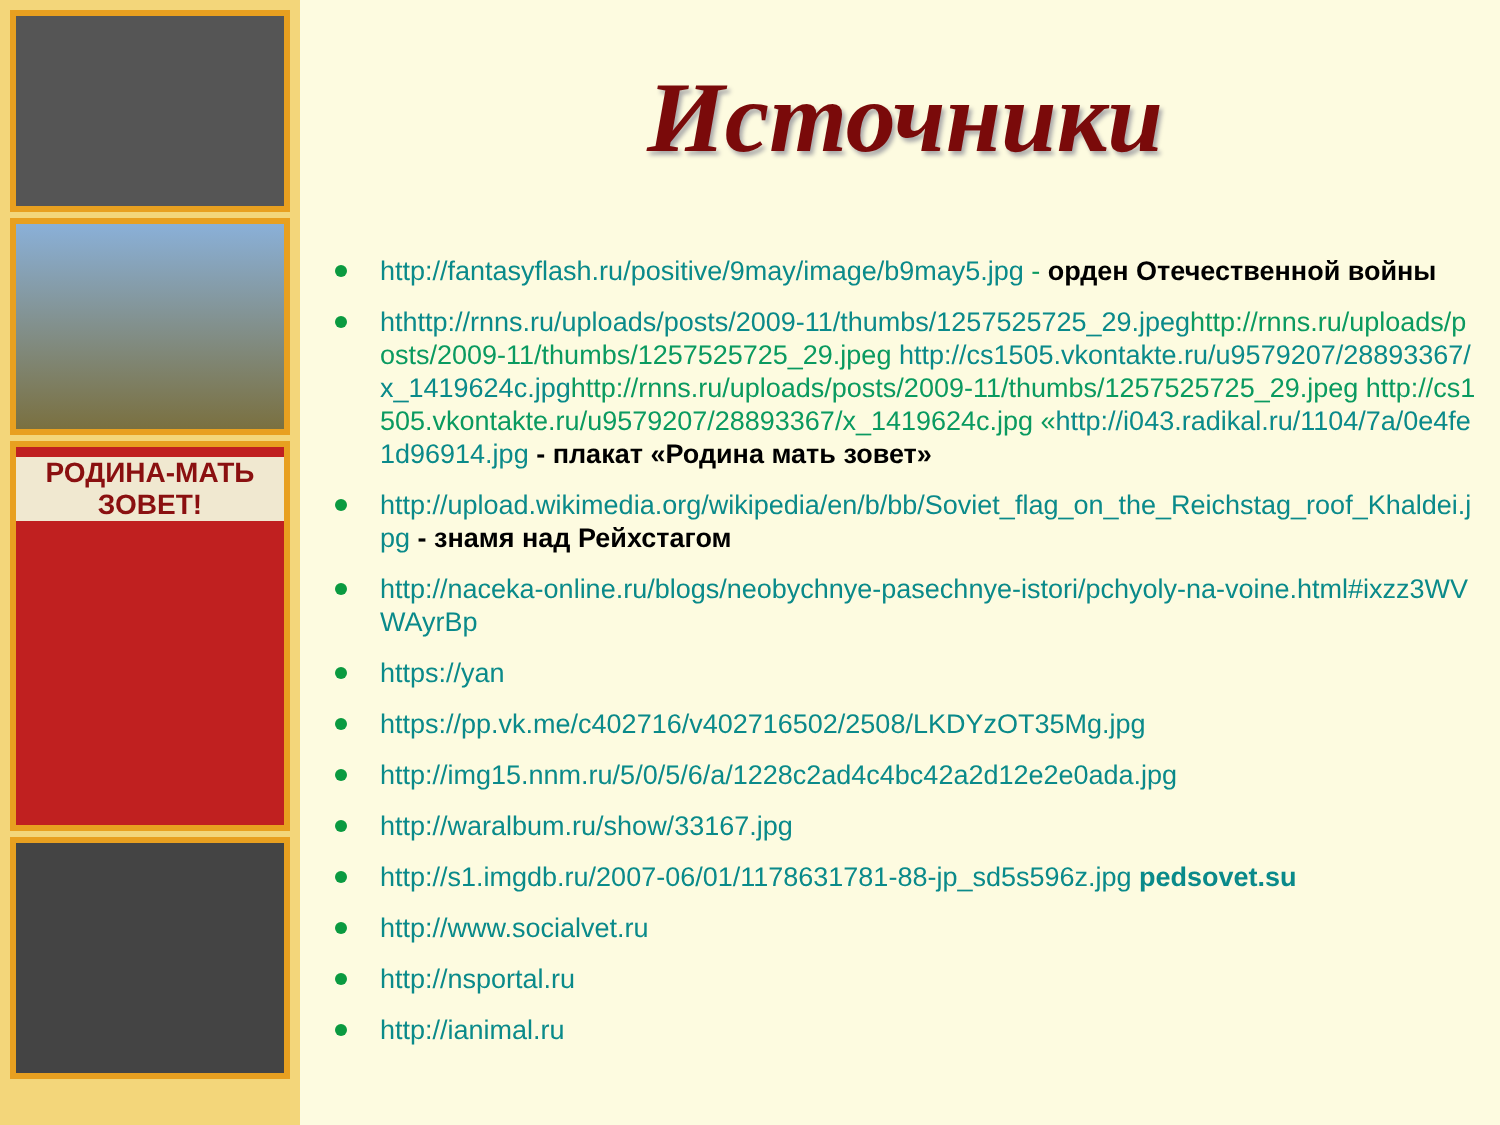РОДИНА-МАТЬ ЗОВЕТ!
Источники
http://fantasyflash.ru/positive/9may/image/b9may5.jpg - орден Отечественной войны
hthttp://rnns.ru/uploads/posts/2009-11/thumbs/1257525725_29.jpeghttp://rnns.ru/uploads/posts/2009-11/thumbs/1257525725_29.jpeg http://cs1505.vkontakte.ru/u9579207/28893367/x_1419624c.jpghttp://rnns.ru/uploads/posts/2009-11/thumbs/1257525725_29.jpeg http://cs1505.vkontakte.ru/u9579207/28893367/x_1419624c.jpg «http://i043.radikal.ru/1104/7a/0e4fe1d96914.jpg - плакат «Родина мать зовет»
http://upload.wikimedia.org/wikipedia/en/b/bb/Soviet_flag_on_the_Reichstag_roof_Khaldei.jpg - знамя над Рейхстагом
http://naceka-online.ru/blogs/neobychnye-pasechnye-istori/pchyoly-na-voine.html#ixzz3WVWAyrBp
https://yan
https://pp.vk.me/c402716/v402716502/2508/LKDYzOT35Mg.jpg
http://img15.nnm.ru/5/0/5/6/a/1228c2ad4c4bc42a2d12e2e0ada.jpg
http://waralbum.ru/show/33167.jpg
http://s1.imgdb.ru/2007-06/01/1178631781-88-jp_sd5s596z.jpg pedsovet.su
http://www.socialvet.ru
http://nsportal.ru
http://ianimal.ru